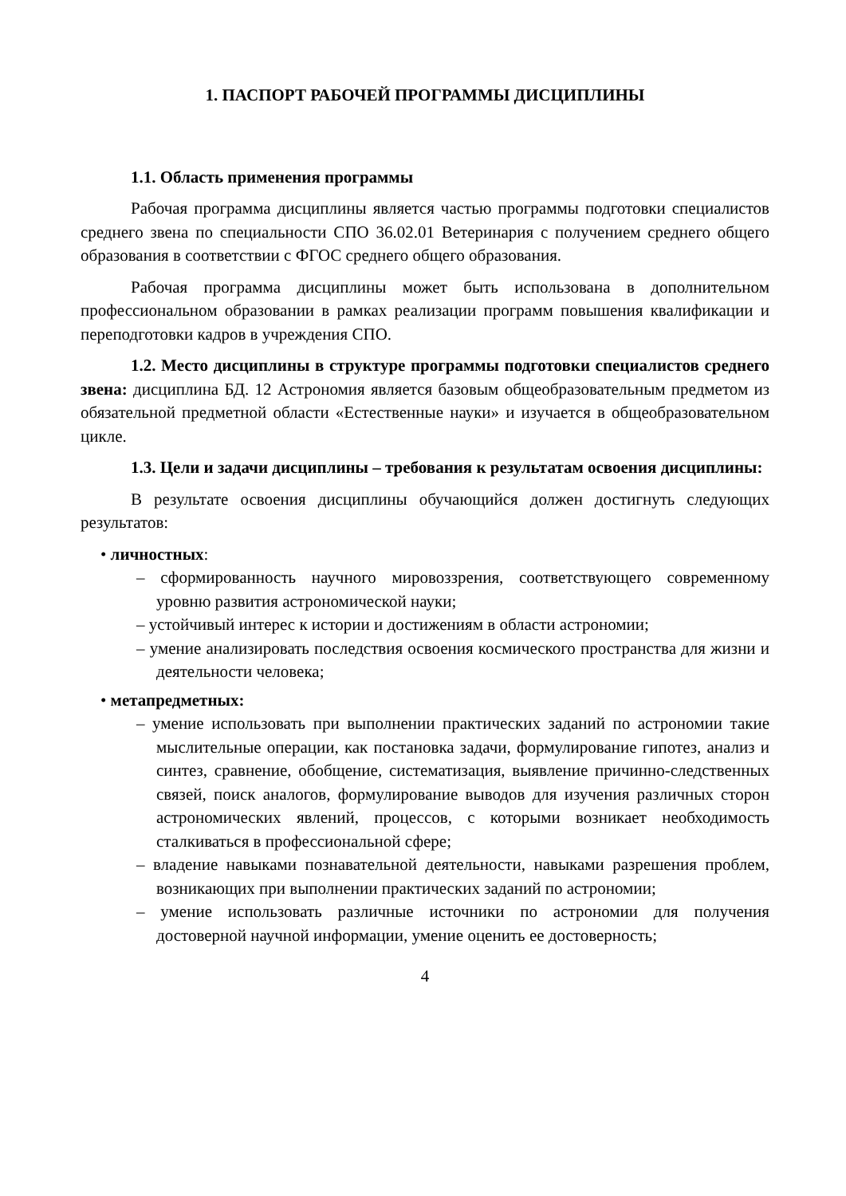1. ПАСПОРТ РАБОЧЕЙ ПРОГРАММЫ ДИСЦИПЛИНЫ
1.1. Область применения программы
Рабочая программа дисциплины является частью программы подготовки специалистов среднего звена по специальности СПО 36.02.01 Ветеринария с получением среднего общего образования в соответствии с ФГОС среднего общего образования.
Рабочая программа дисциплины может быть использована в дополнительном профессиональном образовании в рамках реализации программ повышения квалификации и переподготовки кадров в учреждения СПО.
1.2. Место дисциплины в структуре программы подготовки специалистов среднего звена: дисциплина БД. 12 Астрономия является базовым общеобразовательным предметом из обязательной предметной области «Естественные науки» и изучается в общеобразовательном цикле.
1.3. Цели и задачи дисциплины – требования к результатам освоения дисциплины:
В результате освоения дисциплины обучающийся должен достигнуть следующих результатов:
• личностных:
– сформированность научного мировоззрения, соответствующего современному уровню развития астрономической науки;
– устойчивый интерес к истории и достижениям в области астрономии;
– умение анализировать последствия освоения космического пространства для жизни и деятельности человека;
• метапредметных:
– умение использовать при выполнении практических заданий по астрономии такие мыслительные операции, как постановка задачи, формулирование гипотез, анализ и синтез, сравнение, обобщение, систематизация, выявление причинно-следственных связей, поиск аналогов, формулирование выводов для изучения различных сторон астрономических явлений, процессов, с которыми возникает необходимость сталкиваться в профессиональной сфере;
– владение навыками познавательной деятельности, навыками разрешения проблем, возникающих при выполнении практических заданий по астрономии;
– умение использовать различные источники по астрономии для получения достоверной научной информации, умение оценить ее достоверность;
4